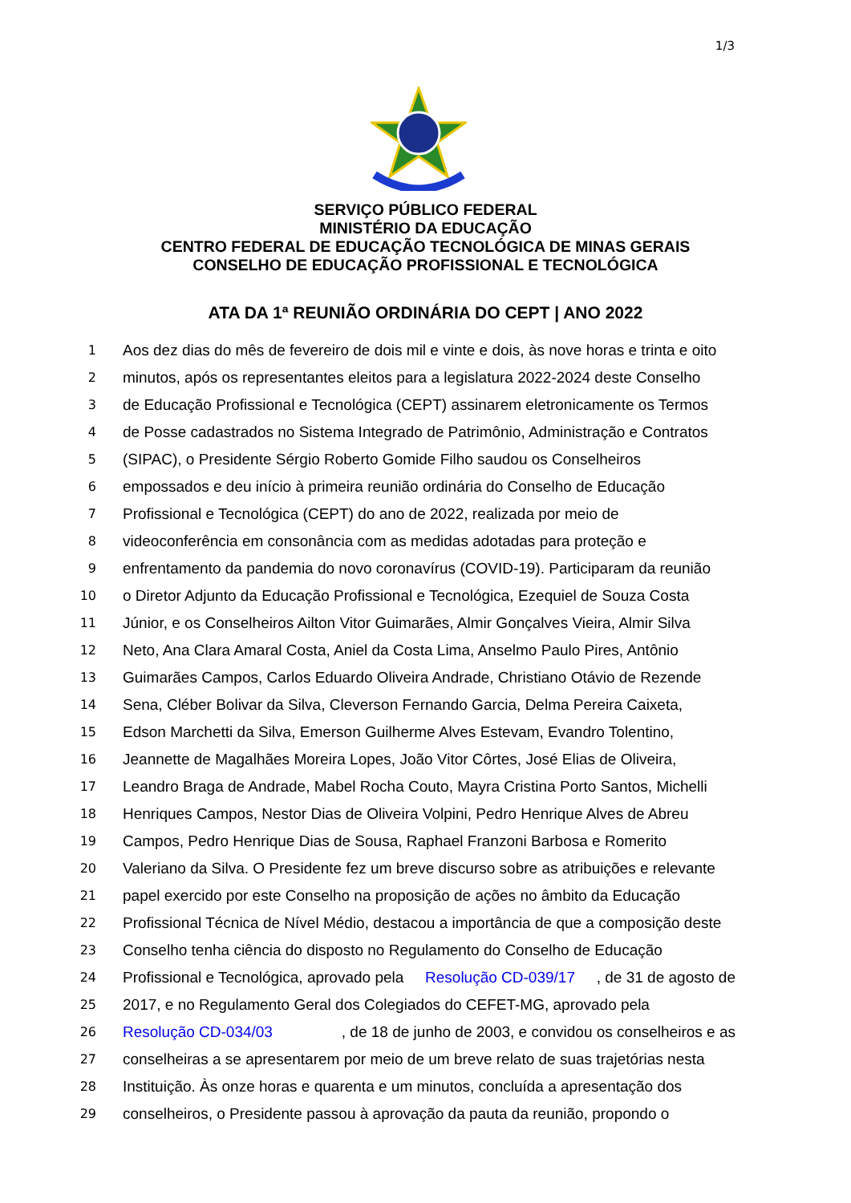1/3
SERVIÇO PÚBLICO FEDERAL
MINISTÉRIO DA EDUCAÇÃO
CENTRO FEDERAL DE EDUCAÇÃO TECNOLÓGICA DE MINAS GERAIS
CONSELHO DE EDUCAÇÃO PROFISSIONAL E TECNOLÓGICA
ATA DA 1ª REUNIÃO ORDINÁRIA DO CEPT | ANO 2022
1
Aos dez dias do mês de fevereiro de dois mil e vinte e dois, às nove horas e trinta e oito
2
minutos, após os representantes eleitos para a legislatura 2022-2024 deste Conselho
3
de Educação Profissional e Tecnológica (CEPT) assinarem eletronicamente os Termos
4
de Posse cadastrados no Sistema Integrado de Patrimônio, Administração e Contratos
5
(SIPAC), o Presidente Sérgio Roberto Gomide Filho saudou os Conselheiros
6
empossados e deu início à primeira reunião ordinária do Conselho de Educação
7
Profissional e Tecnológica (CEPT) do ano de 2022, realizada por meio de
8
videoconferência em consonância com as medidas adotadas para proteção e
9
enfrentamento da pandemia do novo coronavírus (COVID-19). Participaram da reunião
10
o Diretor Adjunto da Educação Profissional e Tecnológica, Ezequiel de Souza Costa
11
Júnior, e os Conselheiros Ailton Vitor Guimarães, Almir Gonçalves Vieira, Almir Silva
12
Neto, Ana Clara Amaral Costa, Aniel da Costa Lima, Anselmo Paulo Pires, Antônio
13
Guimarães Campos, Carlos Eduardo Oliveira Andrade, Christiano Otávio de Rezende
14
Sena, Cléber Bolivar da Silva, Cleverson Fernando Garcia, Delma Pereira Caixeta,
15
Edson Marchetti da Silva, Emerson Guilherme Alves Estevam, Evandro Tolentino,
16
Jeannette de Magalhães Moreira Lopes, João Vitor Côrtes, José Elias de Oliveira,
17
Leandro Braga de Andrade, Mabel Rocha Couto, Mayra Cristina Porto Santos, Michelli
18
Henriques Campos, Nestor Dias de Oliveira Volpini, Pedro Henrique Alves de Abreu
19
Campos, Pedro Henrique Dias de Sousa, Raphael Franzoni Barbosa e Romerito
20
Valeriano da Silva. O Presidente fez um breve discurso sobre as atribuições e relevante
21
papel exercido por este Conselho na proposição de ações no âmbito da Educação
22
Profissional Técnica de Nível Médio, destacou a importância de que a composição deste
23
Conselho tenha ciência do disposto no Regulamento do Conselho de Educação
24
Profissional e Tecnológica, aprovado pela Resolução CD-039/17, de 31 de agosto de
25
2017, e no Regulamento Geral dos Colegiados do CEFET-MG, aprovado pela
26
Resolução CD-034/03, de 18 de junho de 2003, e convidou os conselheiros e as
27
conselheiras a se apresentarem por meio de um breve relato de suas trajetórias nesta
28
Instituição. Às onze horas e quarenta e um minutos, concluída a apresentação dos
29
conselheiros, o Presidente passou à aprovação da pauta da reunião, propondo o